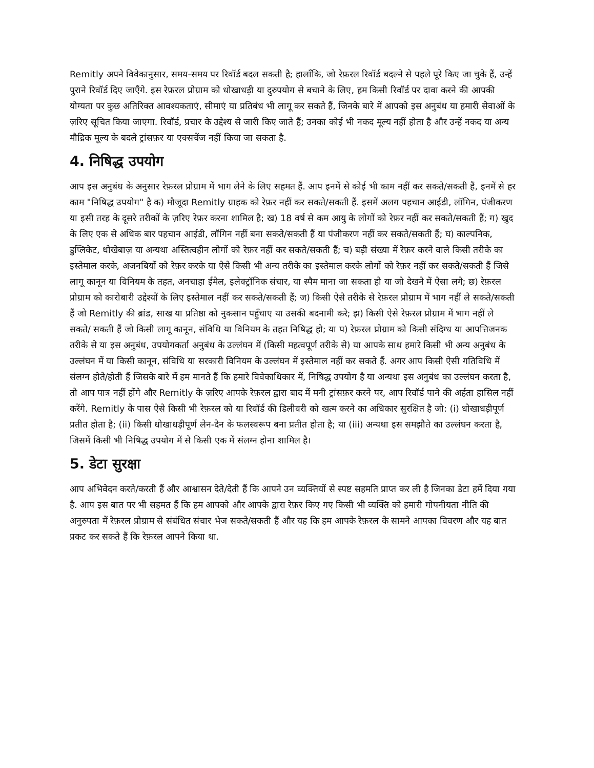Remitly अपने विवेकानुसार, समय-समय पर रिवॉर्ड बदल सकती है; हालाँकि, जो रेफ़रल रिवॉर्ड बदल्ने से पहले पूरे किए जा चुके हैं, उन्हें पुराने रिवॉर्ड दिए जाएँगे. इस रेफ़रल प्रोग्राम को धोखाधड़ी या दुरुपयोग से बचाने के लिए, हम किसी रिवॉर्ड पर दावा करने की आपकी योग्यता पर कुछ अतिरिक्त आवश्यकताएं, सीमाएं या प्रतिबंध भी लागू कर सकते हैं, जिनके बारे में आपको इस अनुबंध या हमारी सेवाओं के ज़रिए सूचित किया जाएगा. रिवॉर्ड, प्रचार के उद्देश्य से जारी किए जाते हैं; उनका कोई भी नकद मूल्य नहीं होता है और उन्हें नकद या अन्य मौद्रिक मूल्य के बदले ट्रांसफ़र या एक्सचेंज नहीं किया जा सकता है.
4. निषिद्ध उपयोग
आप इस अनुबंध के अनुसार रेफ़रल प्रोग्राम में भाग लेने के लिए सहमत हैं. आप इनमें से कोई भी काम नहीं कर सकते/सकती हैं, इनमें से हर काम "निषिद्ध उपयोग" है क) मौजूदा Remitly ग्राहक को रेफ़र नहीं कर सकते/सकती हैं. इसमें अलग पहचान आईडी, लॉगिन, पंजीकरण या इसी तरह के दूसरे तरीकों के ज़रिए रेफ़र करना शामिल है; ख) 18 वर्ष से कम आयु के लोगों को रेफ़र नहीं कर सकते/सकती हैं; ग) खुद के लिए एक से अधिक बार पहचान आईडी, लॉगिन नहीं बना सकते/सकती हैं या पंजीकरण नहीं कर सकते/सकती हैं; घ) काल्पनिक, डुप्लिकेट, धोखेबाज़ या अन्यथा अस्तित्वहीन लोगों को रेफ़र नहीं कर सकते/सकती हैं; च) बड़ी संख्या में रेफ़र करने वाले किसी तरीके का इस्तेमाल करके, अजनबियों को रेफ़र करके या ऐसे किसी भी अन्य तरीके का इस्तेमाल करके लोगों को रेफ़र नहीं कर सकते/सकती हैं जिसे लागू कानून या विनियम के तहत, अनचाहा ईमेल, इलेक्ट्रॉनिक संचार, या स्पैम माना जा सकता हो या जो देखने में ऐसा लगे; छ) रेफ़रल प्रोग्राम को कारोबारी उद्देश्यों के लिए इस्तेमाल नहीं कर सकते/सकती हैं; ज) किसी ऐसे तरीके से रेफ़रल प्रोग्राम में भाग नहीं ले सकते/सकती हैं जो Remitly की ब्रांड, साख या प्रतिष्ठा को नुकसान पहुँचाए या उसकी बदनामी करे; झ) किसी ऐसे रेफ़रल प्रोग्राम में भाग नहीं ले सकते/ सकती हैं जो किसी लागू कानून, संविधि या विनियम के तहत निषिद्ध हो; या प) रेफ़रल प्रोग्राम को किसी संदिग्ध या आपत्तिजनक तरीके से या इस अनुबंध, उपयोगकर्ता अनुबंध के उल्लंघन में (किसी महत्वपूर्ण तरीके से) या आपके साथ हमारे किसी भी अन्य अनुबंध के उल्लंघन में या किसी कानून, संविधि या सरकारी विनियम के उल्लंघन में इस्तेमाल नहीं कर सकते हैं. अगर आप किसी ऐसी गतिविधि में संलग्न होते/होती हैं जिसके बारे में हम मानते हैं कि हमारे विवेकाधिकार में, निषिद्ध उपयोग है या अन्यथा इस अनुबंध का उल्लंघन करता है, तो आप पात्र नहीं होंगे और Remitly के ज़रिए आपके रेफ़रल द्वारा बाद में मनी ट्रांसफ़र करने पर, आप रिवॉर्ड पाने की अर्हता हासिल नहीं करेंगे. Remitly के पास ऐसे किसी भी रेफ़रल को या रिवॉर्ड की डिलीवरी को खत्म करने का अधिकार सुरक्षित है जो: (i) धोखाधड़ीपूर्ण प्रतीत होता है; (ii) किसी धोखाधड़ीपूर्ण लेन-देन के फलस्वरूप बना प्रतीत होता है; या (iii) अन्यथा इस समझौते का उल्लंघन करता है, जिसमें किसी भी निषिद्ध उपयोग में से किसी एक में संलग्न होना शामिल है।
5. डेटा सुरक्षा
आप अभिवेदन करते/करती हैं और आश्वासन देते/देती हैं कि आपने उन व्यक्तियों से स्पष्ट सहमति प्राप्त कर ली है जिनका डेटा हमें दिया गया है. आप इस बात पर भी सहमत हैं कि हम आपको और आपके द्वारा रेफ़र किए गए किसी भी व्यक्ति को हमारी गोपनीयता नीति की अनुरुपता में रेफ़रल प्रोग्राम से संबंधित संचार भेज सकते/सकती हैं और यह कि हम आपके रेफ़रल के सामने आपका विवरण और यह बात प्रकट कर सकते हैं कि रेफ़रल आपने किया था.